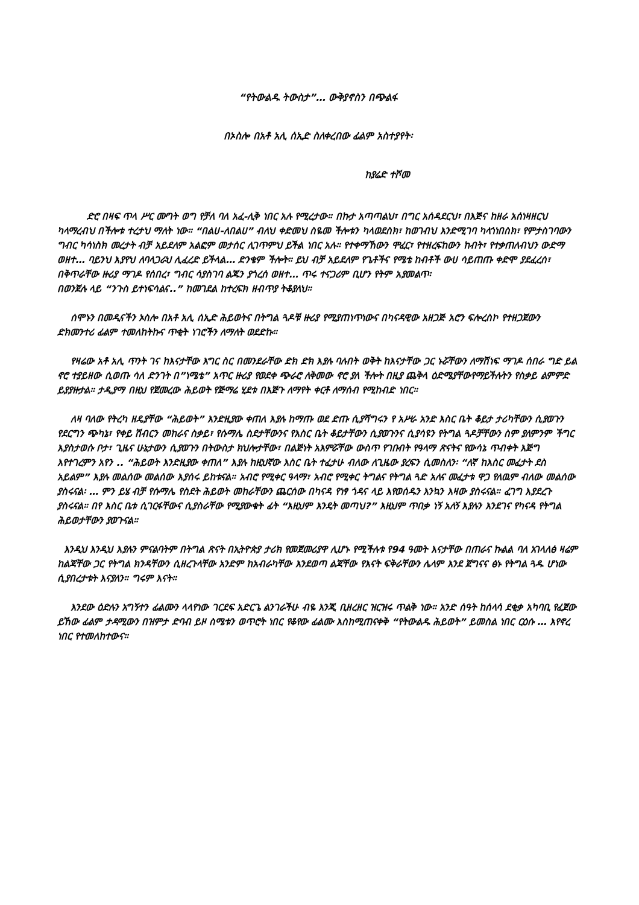“የትውልዱ ትውስታ”… ውቅያኖስን በጭልፋ
በኦስሎ በአቶ አሊ ሰኢድ ስለቀረበው ፊልም አስተያየት፡
ከያሬድ ተሾመ
ድሮ በዛፍ ጥላ ሥር ሙግት ወግ የቻለ ባለ አፈ-ሊቅ ነበር አሉ የሚረታው። በኩታ አጣጣልህ፣ በግር አሰዳደርህ፣ በእጅና ከዘራ አሰነዛዘርህ ካላማረብህ በችሎቱ ተረታህ ማለት ነው። “በልሀ-ለበልሀ” ብለህ ቀድመህ ስዬመ ችሎቱን ካላወደስክ፣ ከወገብህ እንድሚገባ ካላጎነበስክ፣ የምታስገባውን ግብር ካሳነስክ መረታት ብቻ አይደለም አልፎም መታሰር ሊገጥምህ ይችል ነበር አሉ። የተቀማኸውን ሞፈር፣ የተዘረፍከውን ከብት፣ የተቃጠለብህን ውድማ ወዘተ… ባይንህ እያየህ ለባላጋራህ ሊፈረድ ይችላል… ድንቄም ችሎት። ይህ ብቻ አይደለም የጌቶችና የሜቴ ከብቶች ውሀ ሳይጠጡ ቀድሞ ያደፈረሰ፣ በቅጥራቸው ዙሪያ ማገዶ የሰበረ፣ ግብር ሳያስገባ ልጁን ያጎረሰ ወዘተ… ጥሩ ተናጋሪም ቢሆን የትም አያመልጥ፡
በወንጀሉ ላይ “ንጉስ ይተነፍሳልና..” ከመገደል ከተረፍክ ዘብጥያ ትቆያለህ።
ሰሞኑን በመዲናችን ኦስሎ በአቶ አሊ ሰኢድ ሕይወትና በትግል ጓዶቹ ዙሪያ የሚያጠነጥነውና በካናዳዊው አዘጋጅ አሮን ፍሎረስኮ የተዘጋጀውን ድክመንተሪ ፊልም ተመለከትኩና ጥቂት ነገሮችን ለማለት ወደድኩ።
የዛሬው አቶ አሊ ጥንት ገና ከእናታቸው እግር ስር በመንደራቸው ድክ ድክ እያሉ ባሉበት ወቅት ከእናታቸው ጋር ኑሯቸውን ለማሸነፍ ማገዶ ሰበራ ግድ ይል ኖሮ ተያይዘው ሲወጡ ሳለ ድንገት በ”ነሜቴ” አጥር ዙሪያ የወደቀ ጭራሮ ለቅመው ኖሮ ያለ ችሎት በዚያ ጨቅላ ዕድሜያቸውየማይችሉትን የስቃይ ልምምድ ይያያዙታል። ታዲያማ በዚህ የጀመረው ሕይወት የጅማሬ ሂደቱ በእጅጉ ለማየት ቀርቶ ለማሰብ የሚከብድ ነበር።
ለዛ ባለው የትረካ ዘዴያቸው “ሕይወት” እንድዚያው ቀጠለ እያሉ ከማጡ ወደ ድጡ ሲያሻግሩን የ አሥራ አንድ እስር ቤት ቆይታ ታሪካቸውን ሲያወጉን የደርግን ጭካኔ፣ የቀይ ሽብርን መከራና ስቃይ፣ የሱማሌ ስደታቸውንና የእስር ቤት ቆይታቸውን ሲያወጉንና ሲያሳዩን የትግል ጓዶቻቸውን ስም ያለምንም ችግር እያስታወሱ ቦታ፣ ጊዜና ሁኔታውን ሲያወጉን በትውስታ ክህሎታቸው፣ በልጅነት አእምሯቸው ውስጥ የገቡበት የዓላማ ጽናትና የውሳኔ ጥብቀት እጅግ እየተገረምን አየን .. “ሕይወት እንድዚያው ቀጠለ” እያሉ ከዚህኛው እስር ቤት ተፈታሁ ብለው ለጊዜው ያረፍን ሲመስለን፡ “ለኛ ከእስር መፈታት ደስ አይልም” እያሉ መልሰው መልሰው እያሰሩ ይከቱናል። አብሮ የሚቀር ዓላማ፣ አብሮ የሚቀር ትግልና የትግል ጓድ አለና መፈታቱ ዋጋ የለዉም ብለው መልሰው ያስሩናል፡ … ምን ይሄ ብቻ የሱማሌ የስደት ሕይወት መከራቸውን ጨርሰው በካናዳ የነፃ ጎዳና ላይ እየወሰዱን እንኳን እዛው ያስሩናል። ፈገግ እያደረጉ ያስሩናል። በየ እስር ቤቱ ሲገርፋቸውና ሲያስራቸው የሚያውቁት ፊት “እዚህም እንዴት መጣህ?” እዚህም ጥበቃ ነኝ አለኝ እያሉን እንደገና የካናዳ የትግል ሕይወታቸውን ያወጉናል።
እንዲህ እንዲህ እያሉን ምናልባትም በትግል ጽናት በኢትዮጵያ ታሪክ የመጀመሪያዋ ሊሆኑ የሚችሉቱ የ94 ዓመት እናታቸው በጠራና ኩልል ባለ አገላለፅ ዛሬም ከልጃቸው ጋር የትግል ክንዳቸውን ሲዘረጉላቸው አንድም ከአብራካቸው እንደወጣ ልጃቸው የእናት ፍቅራቸውን ሌላም እንደ ጀግናና ፅኑ የትግል ጓዱ ሆነው ሲያበረታቱት እናያለን። ግሩም እናት።
እንደው ዕድሉን አግኝተን ፊልሙን ላላየነው ገርደፍ አድርጌ ልንገራችሁ ብዬ እንጂ ቢዘረዘር ዝርዝሩ ጥልቅ ነው። አንድ ሰዓት ከሰላሳ ደቂቃ አካባቢ የፈጀው ይኸው ፊልም ታዳሚውን በዝምታ ድባብ ይዞ ስሜቱን ወጥሮት ነበር የቆየው ፊልሙ እስከሚጠናቀቅ “የትውልዱ ሕይወት” ይመስል ነበር ርዕሱ … እየኖረ ነበር የተመለከተውና።